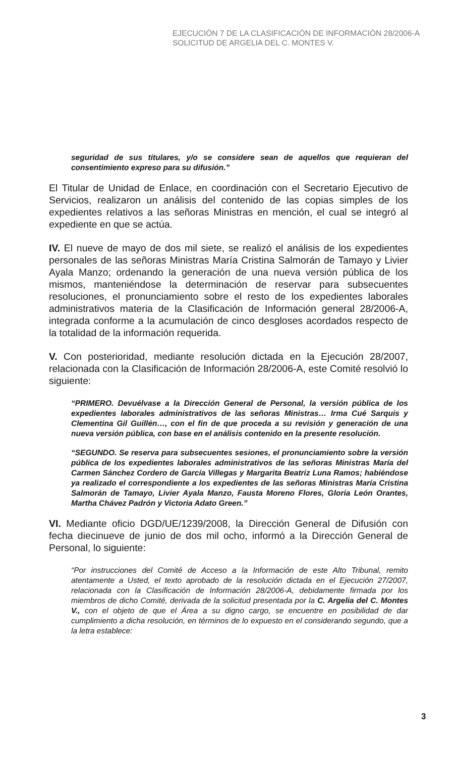EJECUCIÓN 7 DE LA CLASIFICACIÓN DE INFORMACIÓN 28/2006-A
SOLICITUD DE ARGELIA DEL C. MONTES V.
seguridad de sus titulares, y/o se considere sean de aquellos que requieran del consentimiento expreso para su difusión.”
El Titular de Unidad de Enlace, en coordinación con el Secretario Ejecutivo de Servicios, realizaron un análisis del contenido de las copias simples de los expedientes relativos a las señoras Ministras en mención, el cual se integró al expediente en que se actúa.
IV. El nueve de mayo de dos mil siete, se realizó el análisis de los expedientes personales de las señoras Ministras María Cristina Salmorán de Tamayo y Livier Ayala Manzo; ordenando la generación de una nueva versión pública de los mismos, manteniéndose la determinación de reservar para subsecuentes resoluciones, el pronunciamiento sobre el resto de los expedientes laborales administrativos materia de la Clasificación de Información general 28/2006-A, integrada conforme a la acumulación de cinco desgloses acordados respecto de la totalidad de la información requerida.
V. Con posterioridad, mediante resolución dictada en la Ejecución 28/2007, relacionada con la Clasificación de Información 28/2006-A, este Comité resolvió lo siguiente:
“PRIMERO. Devuélvase a la Dirección General de Personal, la versión pública de los expedientes laborales administrativos de las señoras Ministras… Irma Cué Sarquis y Clementina Gil Guillén…, con el fin de que proceda a su revisión y generación de una nueva versión pública, con base en el análisis contenido en la presente resolución.
“SEGUNDO. Se reserva para subsecuentes sesiones, el pronunciamiento sobre la versión pública de los expedientes laborales administrativos de las señoras Ministras María del Carmen Sánchez Cordero de García Villegas y Margarita Beatriz Luna Ramos; habiéndose ya realizado el correspondiente a los expedientes de las señoras Ministras María Cristina Salmorán de Tamayo, Livier Ayala Manzo, Fausta Moreno Flores, Gloria León Orantes, Martha Chávez Padrón y Victoria Adato Green.”
VI. Mediante oficio DGD/UE/1239/2008, la Dirección General de Difusión con fecha diecinueve de junio de dos mil ocho, informó a la Dirección General de Personal, lo siguiente:
“Por instrucciones del Comité de Acceso a la Información de este Alto Tribunal, remito atentamente a Usted, el texto aprobado de la resolución dictada en el Ejecución 27/2007, relacionada con la Clasificación de Información 28/2006-A, debidamente firmada por los miembros de dicho Comité, derivada de la solicitud presentada por la C. Argelia del C. Montes V., con el objeto de que el Área a su digno cargo, se encuentre en posibilidad de dar cumplimiento a dicha resolución, en términos de lo expuesto en el considerando segundo, que a la letra establece:
3